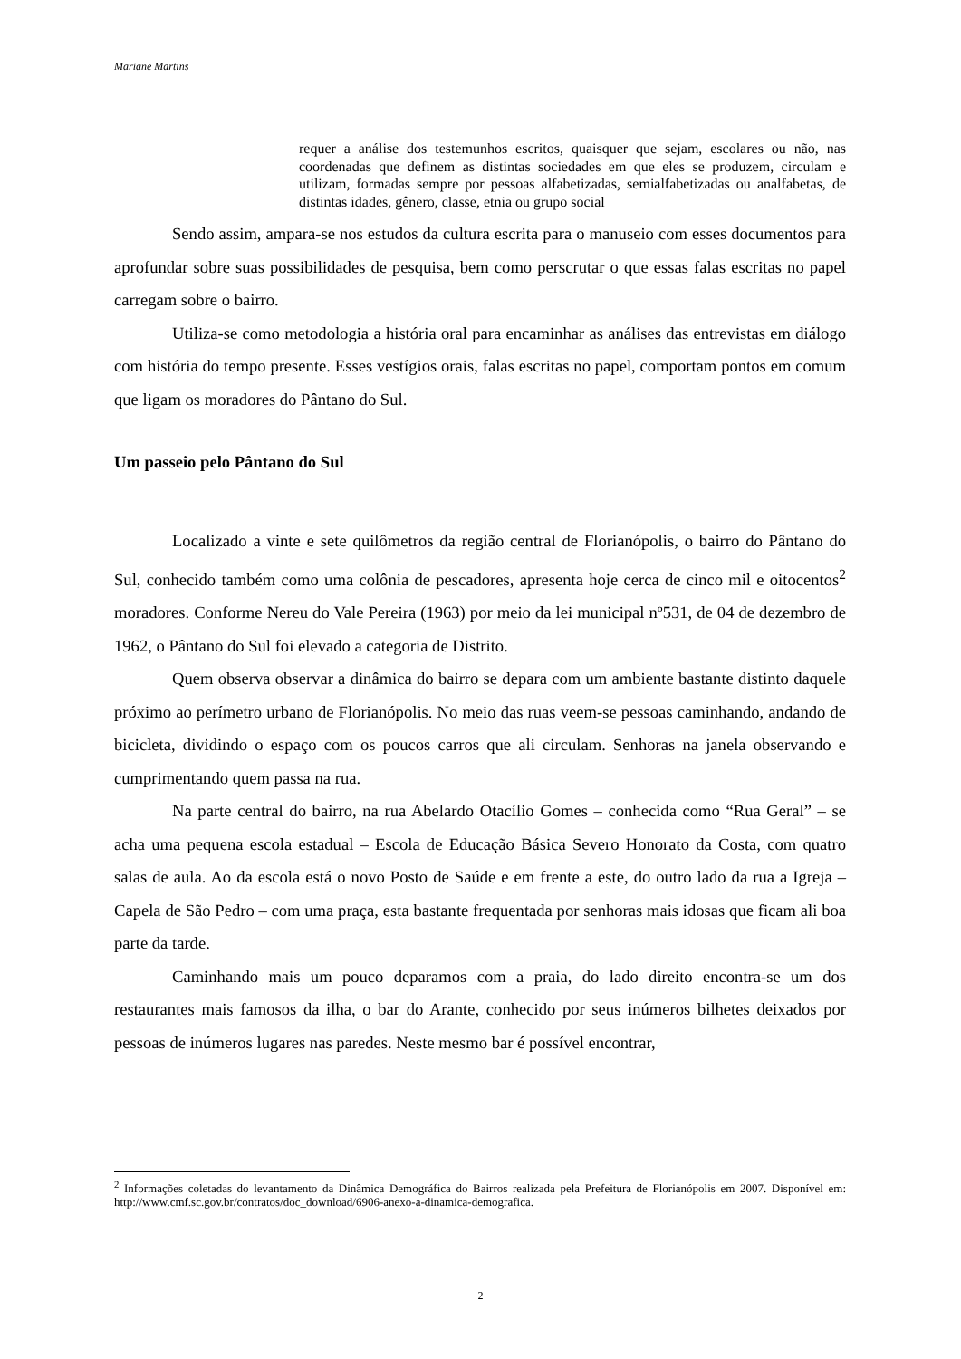Mariane Martins
requer a análise dos testemunhos escritos, quaisquer que sejam, escolares ou não, nas coordenadas que definem as distintas sociedades em que eles se produzem, circulam e utilizam, formadas sempre por pessoas alfabetizadas, semialfabetizadas ou analfabetas, de distintas idades, gênero, classe, etnia ou grupo social
Sendo assim, ampara-se nos estudos da cultura escrita para o manuseio com esses documentos para aprofundar sobre suas possibilidades de pesquisa, bem como perscrutar o que essas falas escritas no papel carregam sobre o bairro.
Utiliza-se como metodologia a história oral para encaminhar as análises das entrevistas em diálogo com história do tempo presente. Esses vestígios orais, falas escritas no papel, comportam pontos em comum que ligam os moradores do Pântano do Sul.
Um passeio pelo Pântano do Sul
Localizado a vinte e sete quilômetros da região central de Florianópolis, o bairro do Pântano do Sul, conhecido também como uma colônia de pescadores, apresenta hoje cerca de cinco mil e oitocentos<sup>2</sup> moradores. Conforme Nereu do Vale Pereira (1963) por meio da lei municipal nº531, de 04 de dezembro de 1962, o Pântano do Sul foi elevado a categoria de Distrito.
Quem observa observar a dinâmica do bairro se depara com um ambiente bastante distinto daquele próximo ao perímetro urbano de Florianópolis. No meio das ruas veem-se pessoas caminhando, andando de bicicleta, dividindo o espaço com os poucos carros que ali circulam. Senhoras na janela observando e cumprimentando quem passa na rua.
Na parte central do bairro, na rua Abelardo Otacílio Gomes – conhecida como “Rua Geral” – se acha uma pequena escola estadual – Escola de Educação Básica Severo Honorato da Costa, com quatro salas de aula. Ao da escola está o novo Posto de Saúde e em frente a este, do outro lado da rua a Igreja – Capela de São Pedro – com uma praça, esta bastante frequentada por senhoras mais idosas que ficam ali boa parte da tarde.
Caminhando mais um pouco deparamos com a praia, do lado direito encontra-se um dos restaurantes mais famosos da ilha, o bar do Arante, conhecido por seus inúmeros bilhetes deixados por pessoas de inúmeros lugares nas paredes. Neste mesmo bar é possível encontrar,
<sup>2</sup> Informações coletadas do levantamento da Dinâmica Demográfica do Bairros realizada pela Prefeitura de Florianópolis em 2007. Disponível em: http://www.cmf.sc.gov.br/contratos/doc_download/6906-anexo-a-dinamica-demografica.
2